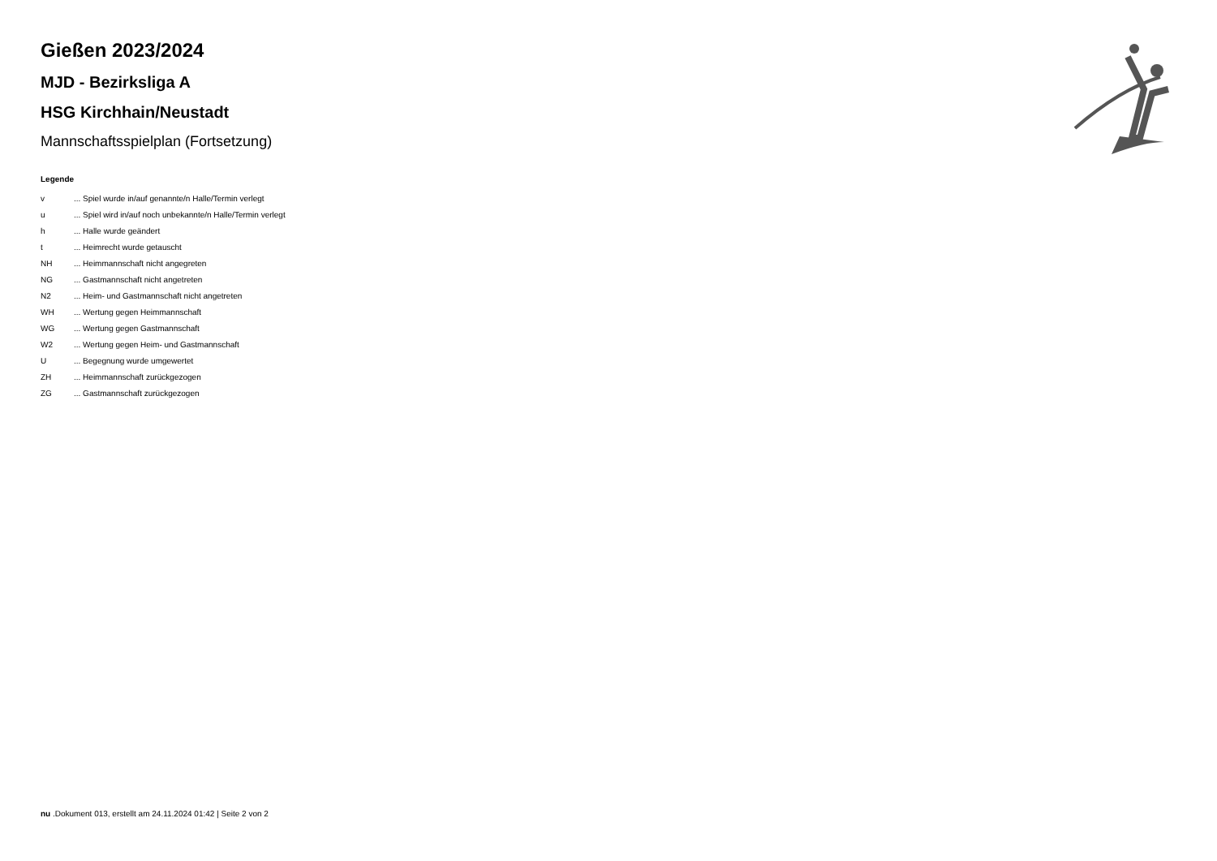Gießen 2023/2024
MJD - Bezirksliga A
HSG Kirchhain/Neustadt
Mannschaftsspielplan (Fortsetzung)
Legende
v... Spiel wurde in/auf genannte/n Halle/Termin verlegt
u... Spiel wird in/auf noch unbekannte/n Halle/Termin verlegt
h... Halle wurde geändert
t... Heimrecht wurde getauscht
NH... Heimmannschaft nicht angegreten
NG... Gastmannschaft nicht angetreten
N2... Heim- und Gastmannschaft nicht angetreten
WH... Wertung gegen Heimmannschaft
WG... Wertung gegen Gastmannschaft
W2... Wertung gegen Heim- und Gastmannschaft
U... Begegnung wurde umgewertet
ZH... Heimmannschaft zurückgezogen
ZG... Gastmannschaft zurückgezogen
nu .Dokument 013, erstellt am 24.11.2024 01:42 | Seite 2 von 2